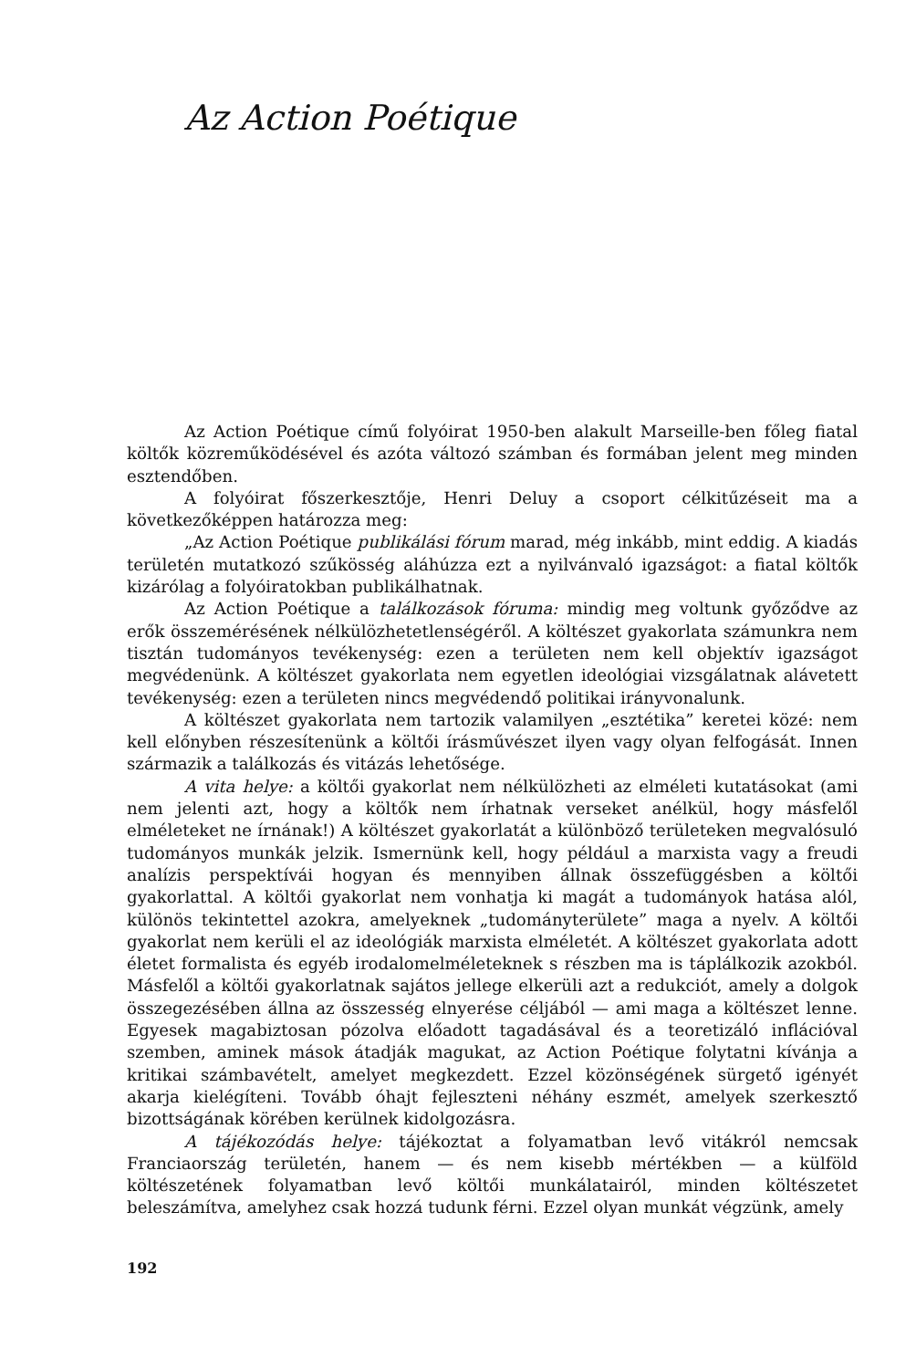Az Action Poétique
Az Action Poétique című folyóirat 1950-ben alakult Marseille-ben főleg fiatal költők közreműködésével és azóta változó számban és formában jelent meg minden esztendőben.
A folyóirat főszerkesztője, Henri Deluy a csoport célkitűzéseit ma a következőképpen határozza meg:
„Az Action Poétique publikálási fórum marad, még inkább, mint eddig. A kiadás területén mutatkozó szűkösség aláhúzza ezt a nyilvánvaló igazságot: a fiatal költők kizárólag a folyóiratokban publikálhatnak.
Az Action Poétique a találkozások fóruma: mindig meg voltunk győződve az erők összemérésének nélkülözhetetlenségéről. A költészet gyakorlata számunkra nem tisztán tudományos tevékenység: ezen a területen nem kell objektív igazságot megvédenünk. A költészet gyakorlata nem egyetlen ideológiai vizsgálatnak alávetett tevékenység: ezen a területen nincs megvédendő politikai irányvonalunk.
A költészet gyakorlata nem tartozik valamilyen „esztétika” keretei közé: nem kell előnyben részesítenünk a költői írásművészet ilyen vagy olyan felfogását. Innen származik a találkozás és vitázás lehetősége.
A vita helye: a költői gyakorlat nem nélkülözheti az elméleti kutatásokat (ami nem jelenti azt, hogy a költők nem írhatnak verseket anélkül, hogy másfelől elméleteket ne írnának!) A költészet gyakorlatát a különböző területeken megvalósuló tudományos munkák jelzik. Ismernünk kell, hogy például a marxista vagy a freudi analízis perspektívái hogyan és mennyiben állnak összefüggésben a költői gyakorlattal. A költői gyakorlat nem vonhatja ki magát a tudományok hatása alól, különös tekintettel azokra, amelyeknek „tudományterülete” maga a nyelv. A költői gyakorlat nem kerüli el az ideológiák marxista elméletét. A költészet gyakorlata adott életet formalista és egyéb irodalomelméleteknek s részben ma is táplálkozik azokból. Másfelől a költői gyakorlatnak sajátos jellege elkerüli azt a redukciót, amely a dolgok összegezésében állna az összesség elnyerése céljából — ami maga a költészet lenne. Egyesek magabiztosan pózolva előadott tagadásával és a teoretizáló inflációval szemben, aminek mások átadják magukat, az Action Poétique folytatni kívánja a kritikai számbavételt, amelyet megkezdett. Ezzel közönségének sürgető igényét akarja kielégíteni. Tovább óhajt fejleszteni néhány eszmét, amelyek szerkesztő bizottságának körében kerülnek kidolgozásra.
A tájékozódás helye: tájékoztat a folyamatban levő vitákról nemcsak Franciaország területén, hanem — és nem kisebb mértékben — a külföld költészetének folyamatban levő költői munkálatairól, minden költészetet beleszámítva, amelyhez csak hozzá tudunk férni. Ezzel olyan munkát végzünk, amely
192